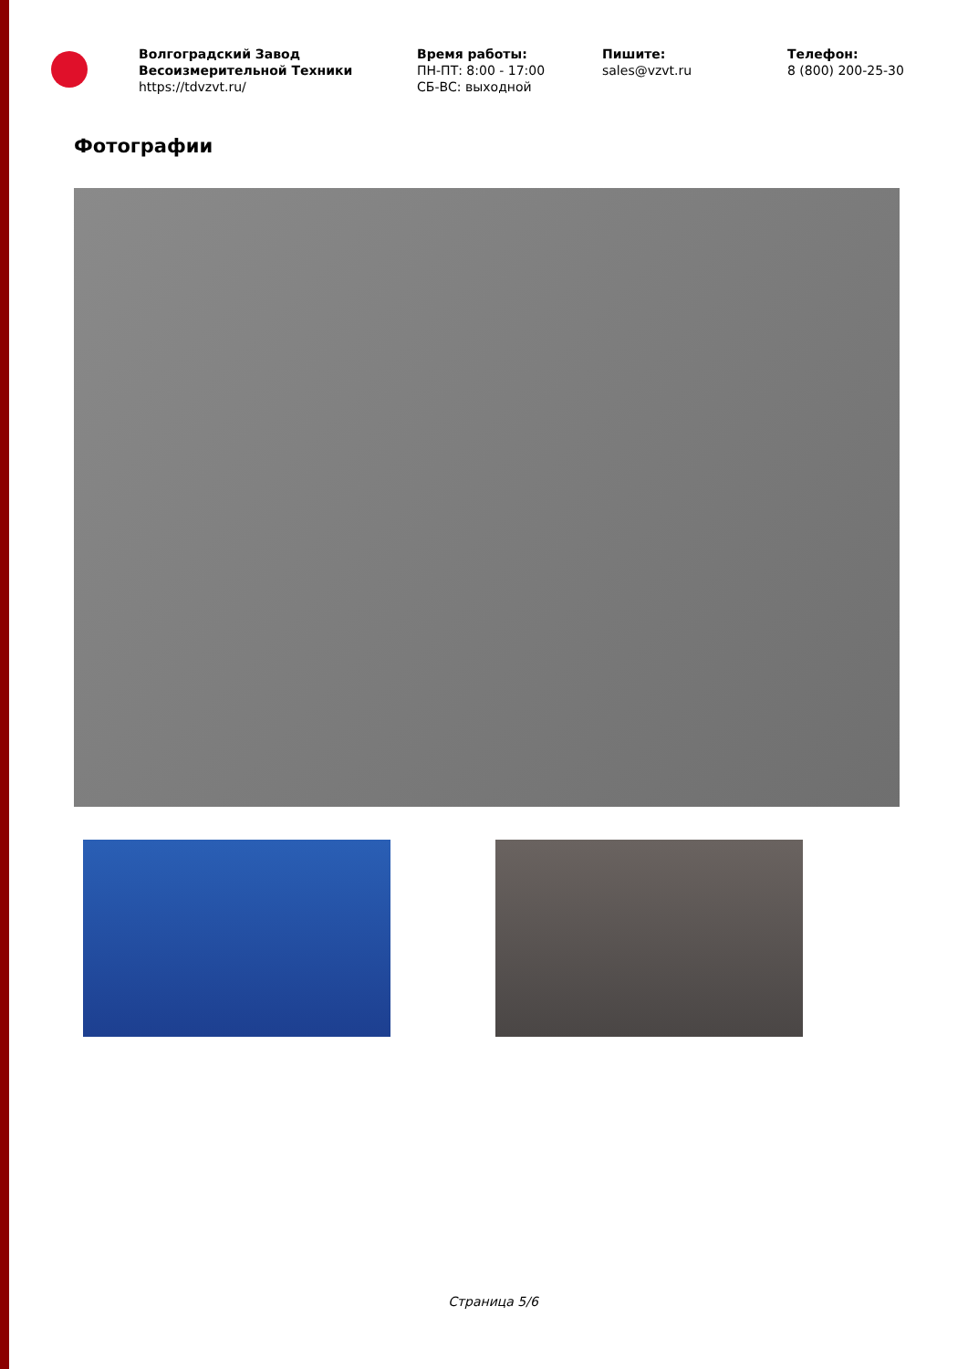Волгоградский Завод Весоизмерительной Техники
https://tdvzvt.ru/
Время работы:
ПН-ПТ: 8:00 - 17:00
СБ-ВС: выходной
Пишите:
sales@vzvt.ru
Телефон:
8 (800) 200-25-30
Фотографии
Страница 5/6